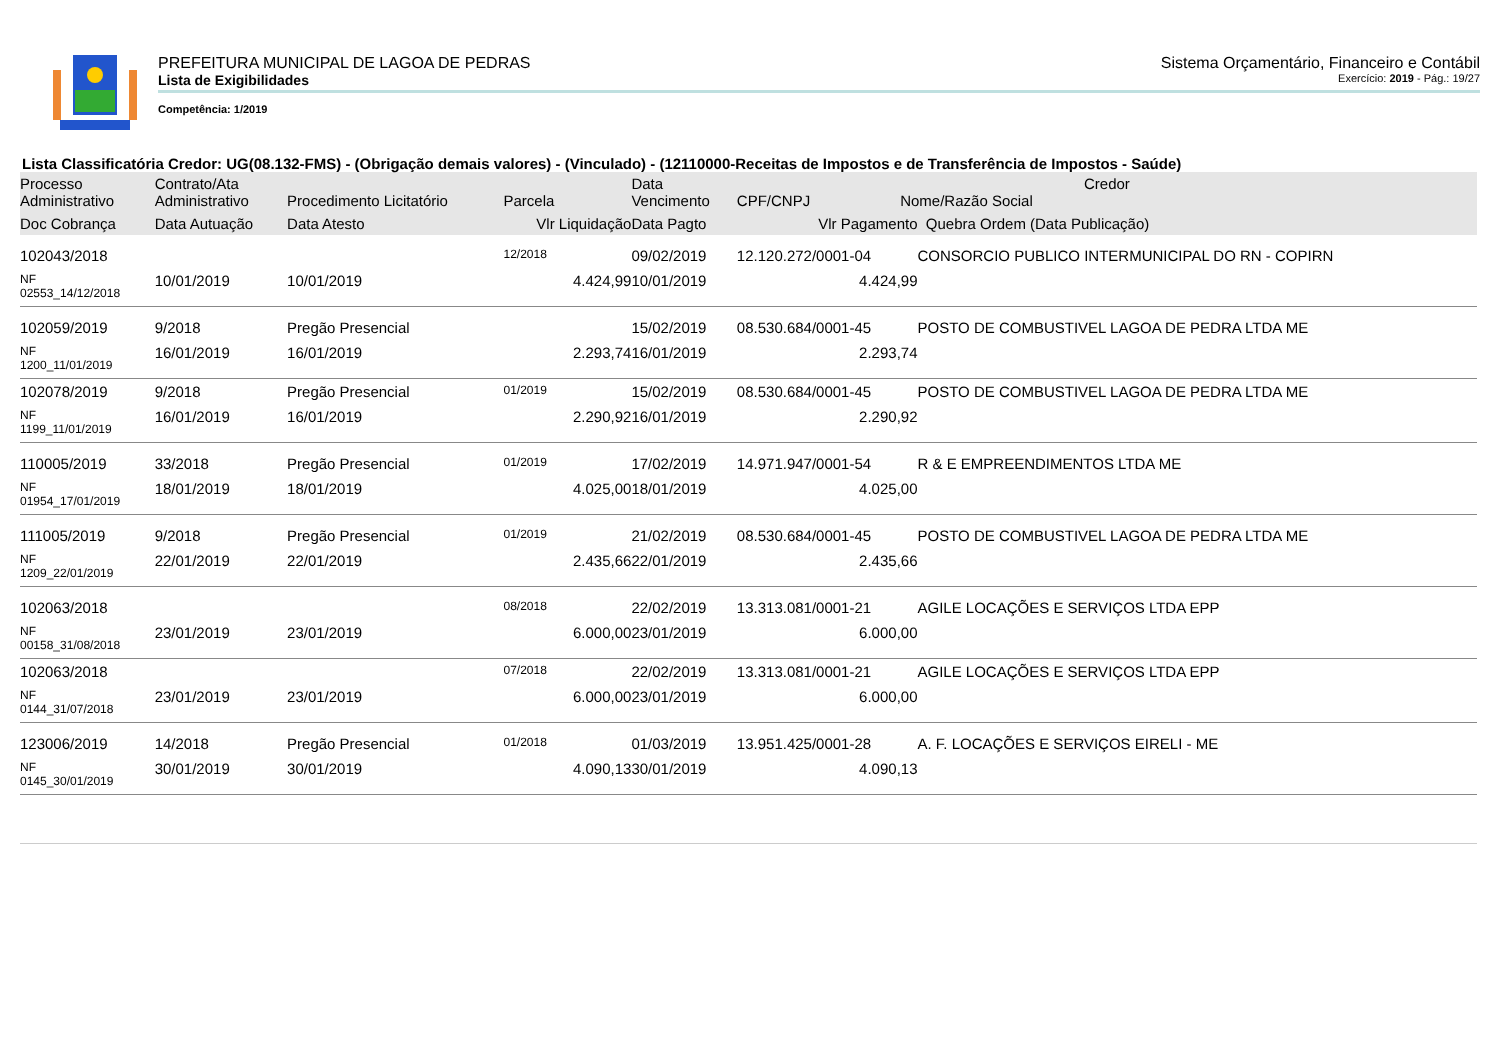PREFEITURA MUNICIPAL DE LAGOA DE PEDRAS Sistema Orçamentário, Financeiro e Contábil
Lista de Exigibilidades Exercício: 2019 - Pág.: 19/27
Competência: 1/2019
Lista Classificatória Credor: UG(08.132-FMS) - (Obrigação demais valores) - (Vinculado) - (12110000-Receitas de Impostos e de Transferência de Impostos - Saúde)
| Processo Administrativo | Contrato/Ata Administrativo | Procedimento Licitatório | Parcela | Data Vencimento | Credor CPF/CNPJ Nome/Razão Social | |
| --- | --- | --- | --- | --- | --- | --- |
| Doc Cobrança | Data Autuação | Data Atesto | Vlr Liquidação | Data Pagto | Vlr Pagamento | Quebra Ordem (Data Publicação) |
| 102043/2018 | | | 12/2018 | 09/02/2019 | 12.120.272/0001-04 | CONSORCIO PUBLICO INTERMUNICIPAL DO RN - COPIRN |
| NF 02553_14/12/2018 | 10/01/2019 | 10/01/2019 | 4.424,99 | 10/01/2019 | 4.424,99 | |
| 102059/2019 | 9/2018 | Pregão Presencial | | 15/02/2019 | 08.530.684/0001-45 | POSTO DE COMBUSTIVEL LAGOA DE PEDRA LTDA ME |
| NF 1200_11/01/2019 | 16/01/2019 | 16/01/2019 | 2.293,74 | 16/01/2019 | 2.293,74 | |
| 102078/2019 | 9/2018 | Pregão Presencial | 01/2019 | 15/02/2019 | 08.530.684/0001-45 | POSTO DE COMBUSTIVEL LAGOA DE PEDRA LTDA ME |
| NF 1199_11/01/2019 | 16/01/2019 | 16/01/2019 | 2.290,92 | 16/01/2019 | 2.290,92 | |
| 110005/2019 | 33/2018 | Pregão Presencial | 01/2019 | 17/02/2019 | 14.971.947/0001-54 | R & E EMPREENDIMENTOS LTDA ME |
| NF 01954_17/01/2019 | 18/01/2019 | 18/01/2019 | 4.025,00 | 18/01/2019 | 4.025,00 | |
| 111005/2019 | 9/2018 | Pregão Presencial | 01/2019 | 21/02/2019 | 08.530.684/0001-45 | POSTO DE COMBUSTIVEL LAGOA DE PEDRA LTDA ME |
| NF 1209_22/01/2019 | 22/01/2019 | 22/01/2019 | 2.435,66 | 22/01/2019 | 2.435,66 | |
| 102063/2018 | | | 08/2018 | 22/02/2019 | 13.313.081/0001-21 | AGILE LOCAÇÕES E SERVIÇOS LTDA EPP |
| NF 00158_31/08/2018 | 23/01/2019 | 23/01/2019 | 6.000,00 | 23/01/2019 | 6.000,00 | |
| 102063/2018 | | | 07/2018 | 22/02/2019 | 13.313.081/0001-21 | AGILE LOCAÇÕES E SERVIÇOS LTDA EPP |
| NF 0144_31/07/2018 | 23/01/2019 | 23/01/2019 | 6.000,00 | 23/01/2019 | 6.000,00 | |
| 123006/2019 | 14/2018 | Pregão Presencial | 01/2018 | 01/03/2019 | 13.951.425/0001-28 | A. F. LOCAÇÕES E SERVIÇOS EIRELI - ME |
| NF 0145_30/01/2019 | 30/01/2019 | 30/01/2019 | 4.090,13 | 30/01/2019 | 4.090,13 | |